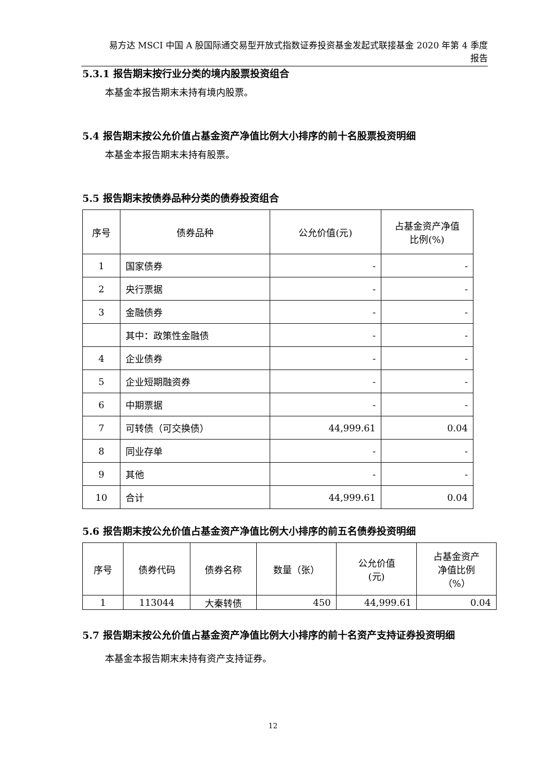易方达 MSCI 中国 A 股国际通交易型开放式指数证券投资基金发起式联接基金 2020 年第 4 季度
报告
5.3.1 报告期末按行业分类的境内股票投资组合
本基金本报告期末未持有境内股票。
5.4 报告期末按公允价值占基金资产净值比例大小排序的前十名股票投资明细
本基金本报告期末未持有股票。
5.5 报告期末按债券品种分类的债券投资组合
| 序号 | 债券品种 | 公允价值(元) | 占基金资产净值 比例(%) |
| --- | --- | --- | --- |
| 1 | 国家债券 | - | - |
| 2 | 央行票据 | - | - |
| 3 | 金融债券 | - | - |
| | 其中：政策性金融债 | - | - |
| 4 | 企业债券 | - | - |
| 5 | 企业短期融资券 | - | - |
| 6 | 中期票据 | - | - |
| 7 | 可转债（可交换债） | 44,999.61 | 0.04 |
| 8 | 同业存单 | - | - |
| 9 | 其他 | - | - |
| 10 | 合计 | 44,999.61 | 0.04 |
5.6 报告期末按公允价值占基金资产净值比例大小排序的前五名债券投资明细
| 序号 | 债券代码 | 债券名称 | 数量（张） | 公允价值 (元) | 占基金资产 净值比例 （%） |
| --- | --- | --- | --- | --- | --- |
| 1 | 113044 | 大秦转债 | 450 | 44,999.61 | 0.04 |
5.7 报告期末按公允价值占基金资产净值比例大小排序的前十名资产支持证券投资明细
本基金本报告期末未持有资产支持证券。
12